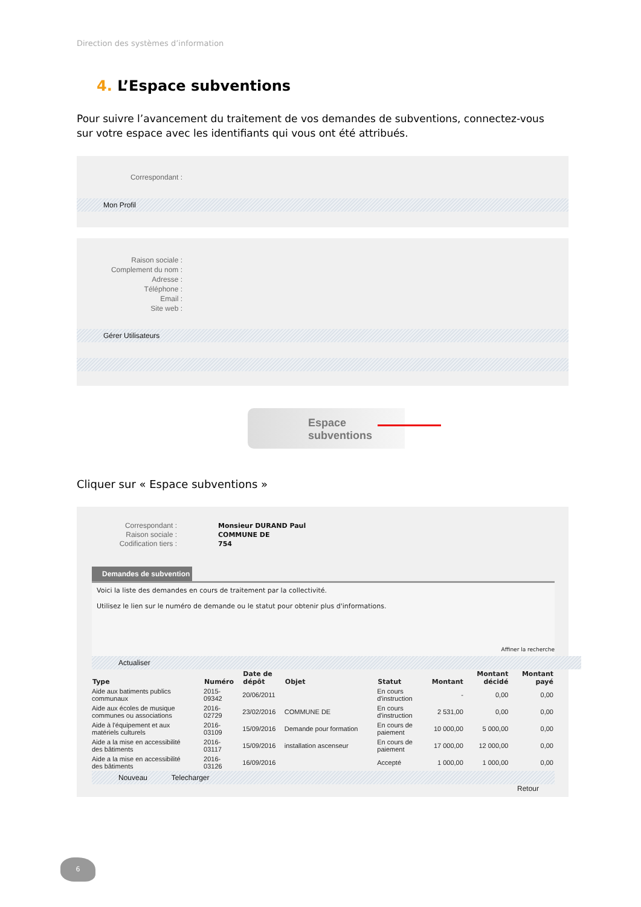Direction des systèmes d’information
4. L’Espace subventions
Pour suivre l’avancement du traitement de vos demandes de subventions, connectez-vous sur votre espace avec les identifiants qui vous ont été attribués.
Correspondant :
Mon Profil
Raison sociale :
Complement du nom :
Adresse :
Téléphone :
Email :
Site web :
Gérer Utilisateurs
Espace
subventions
Cliquer sur « Espace subventions »
Correspondant :
Raison sociale :
Codification tiers :
Monsieur DURAND Paul
COMMUNE DE
754
Demandes de subvention
Voici la liste des demandes en cours de traitement par la collectivité.
Utilisez le lien sur le numéro de demande ou le statut pour obtenir plus d'informations.
Affiner la recherche
Actualiser
| Type | Numéro | Date de dépôt | Objet | Statut | Montant | Montant décidé | Montant payé |
| --- | --- | --- | --- | --- | --- | --- | --- |
| Aide aux batiments publics communaux | 2015- 09342 | 20/06/2011 | | En cours d'instruction | - | 0,00 | 0,00 |
| Aide aux écoles de musique communes ou associations | 2016- 02729 | 23/02/2016 | COMMUNE DE | En cours d'instruction | 2 531,00 | 0,00 | 0,00 |
| Aide à l'équipement et aux matériels culturels | 2016- 03109 | 15/09/2016 | Demande pour formation | En cours de paiement | 10 000,00 | 5 000,00 | 0,00 |
| Aide a la mise en accessibilité des bâtiments | 2016- 03117 | 15/09/2016 | installation ascenseur | En cours de paiement | 17 000,00 | 12 000,00 | 0,00 |
| Aide a la mise en accessibilité des bâtiments | 2016- 03126 | 16/09/2016 | | Accepté | 1 000,00 | 1 000,00 | 0,00 |
Nouveau Telecharger
Retour
6